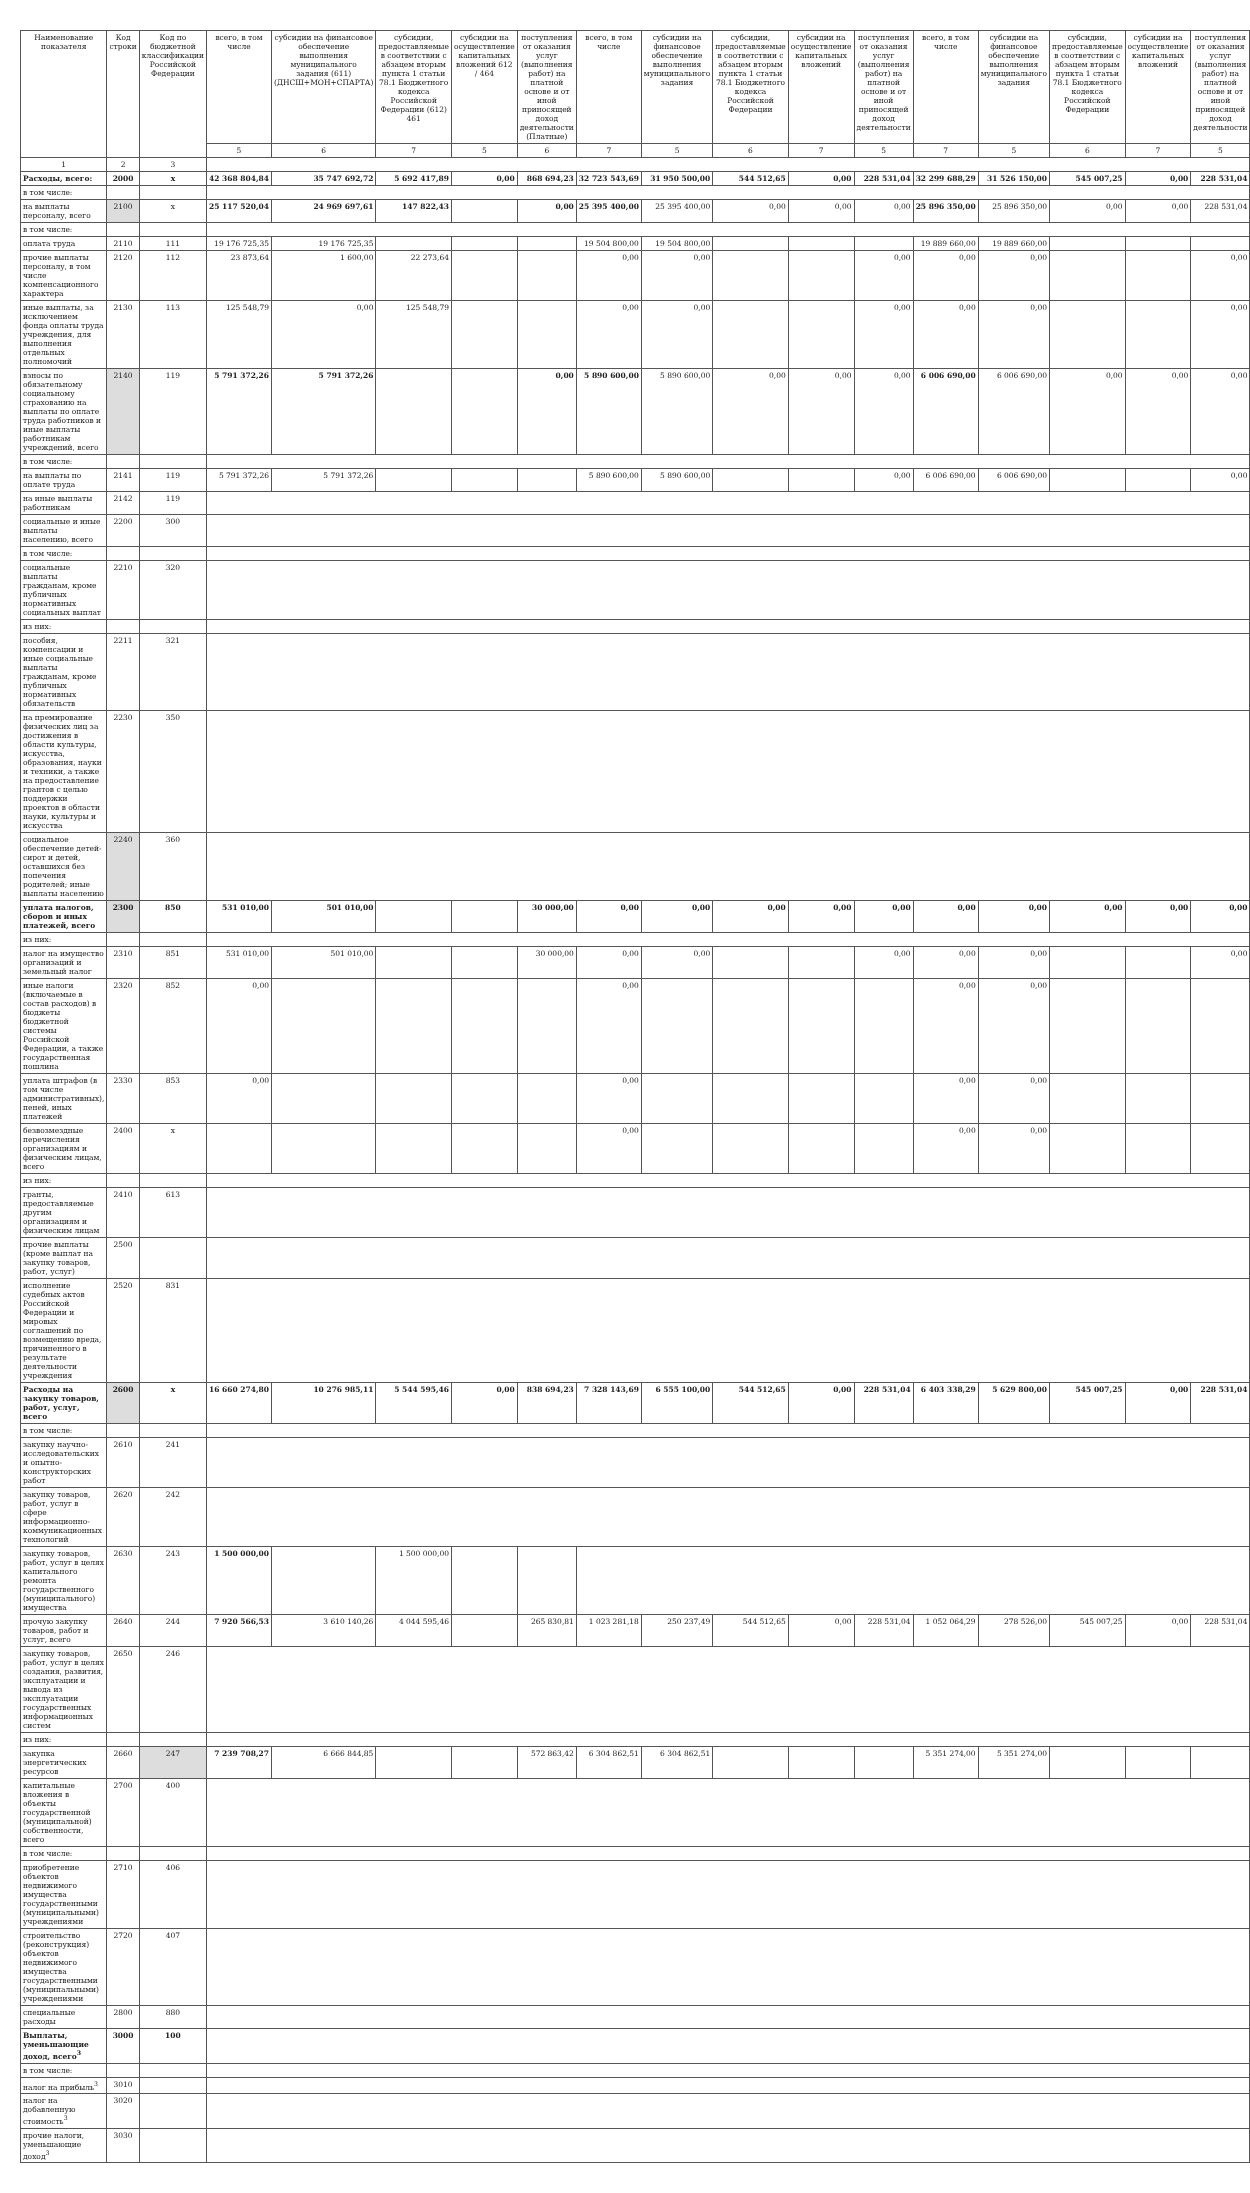| Наименование показателя | Код строки | Код по бюджетной классификации Российской Федерации | всего, в том числе | субсидии на финансовое обеспечение выполнения муниципального задания (611) (ДНСШ+МОН+СПАРТА) | субсидии, предоставляемые в соответствии с абзацем вторым пункта 1 статьи 78.1 Бюджетного кодекса Российской Федерации (612) 461 | субсидии на осуществление капитальных вложений 612 / 464 | поступления от оказания услуг (выполнения работ) на платной основе и от иной приносящей доход деятельности (Платные) | всего, в том числе | субсидии на финансовое обеспечение выполнения муниципального задания | субсидии, предоставляемые в соответствии с абзацем вторым пункта 1 статьи 78.1 Бюджетного кодекса Российской Федерации | субсидии на осуществление капитальных вложений | поступления от оказания услуг (выполнения работ) на платной основе и от иной приносящей доход деятельности | всего, в том числе | субсидии на финансовое обеспечение выполнения муниципального задания | субсидии, предоставляемые в соответствии с абзацем вторым пункта 1 статьи 78.1 Бюджетного кодекса Российской Федерации | субсидии на осуществление капитальных вложений | поступления от оказания услуг (выполнения работ) на платной основе и от иной приносящей доход деятельности |
| --- | --- | --- | --- | --- | --- | --- | --- | --- | --- | --- | --- | --- | --- | --- | --- | --- | --- |
| | | | 5 | 6 | 7 | 5 | 6 | 7 | 5 | 6 | 7 | 5 | 7 | 5 | 6 | 7 | 5 |
| 1 | 2 | 3 | | | | | | | | | | | | | | | |
| Расходы, всего: | 2000 | x | 42 368 804,84 | 35 747 692,72 | 5 692 417,89 | 0,00 | 868 694,23 | 32 723 543,69 | 31 950 500,00 | 544 512,65 | 0,00 | 228 531,04 | 32 299 688,29 | 31 526 150,00 | 545 007,25 | 0,00 | 228 531,04 |
| в том числе: | | | | | | | | | | | | | | | | | |
| на выплаты персоналу, всего | 2100 | x | 25 117 520,04 | 24 969 697,61 | 147 822,43 | | 0,00 | 25 395 400,00 | 25 395 400,00 | 0,00 | 0,00 | 0,00 | 25 896 350,00 | 25 896 350,00 | 0,00 | 0,00 | 228 531,04 |
| в том числе: | | | | | | | | | | | | | | | | | |
| оплата труда | 2110 | 111 | 19 176 725,35 | 19 176 725,35 | | | | 19 504 800,00 | 19 504 800,00 | | | | 19 889 660,00 | 19 889 660,00 | | | |
| прочие выплаты персоналу, в том числе компенсационного характера | 2120 | 112 | 23 873,64 | 1 600,00 | 22 273,64 | | | 0,00 | 0,00 | | | 0,00 | 0,00 | 0,00 | | | 0,00 |
| иные выплаты, за исключением фонда оплаты труда учреждения, для выполнения отдельных полномочий | 2130 | 113 | 125 548,79 | 0,00 | 125 548,79 | | | 0,00 | 0,00 | | | 0,00 | 0,00 | 0,00 | | | 0,00 |
| взносы по обязательному социальному страхованию на выплаты по оплате труда работников и иные выплаты работникам учреждений, всего | 2140 | 119 | 5 791 372,26 | 5 791 372,26 | | | 0,00 | 5 890 600,00 | 5 890 600,00 | 0,00 | 0,00 | 0,00 | 6 006 690,00 | 6 006 690,00 | 0,00 | 0,00 | 0,00 |
| в том числе: | | | | | | | | | | | | | | | | | |
| на выплаты по оплате труда | 2141 | 119 | 5 791 372,26 | 5 791 372,26 | | | | 5 890 600,00 | 5 890 600,00 | | | 0,00 | 6 006 690,00 | 6 006 690,00 | | | 0,00 |
| на иные выплаты работникам | 2142 | 119 | | | | | | | | | | | | | | | |
| социальные и иные выплаты населению, всего | 2200 | 300 | | | | | | | | | | | | | | | |
| в том числе: | | | | | | | | | | | | | | | | | |
| социальные выплаты гражданам, кроме публичных нормативных социальных выплат | 2210 | 320 | | | | | | | | | | | | | | | |
| из них: | | | | | | | | | | | | | | | | | |
| пособия, компенсации и иные социальные выплаты гражданам, кроме публичных нормативных обязательств | 2211 | 321 | | | | | | | | | | | | | | | |
| на премирование физических лиц за достижения в области культуры, искусства, образования, науки и техники, а также на предоставление грантов с целью поддержки проектов в области науки, культуры и искусства | 2230 | 350 | | | | | | | | | | | | | | | |
| социальное обеспечение детей-сирот и детей, оставшихся без попечения родителей; иные выплаты населению | 2240 | 360 | | | | | | | | | | | | | | | |
| уплата налогов, сборов и иных платежей, всего | 2300 | 850 | 531 010,00 | 501 010,00 | | | 30 000,00 | 0,00 | 0,00 | 0,00 | 0,00 | 0,00 | 0,00 | 0,00 | 0,00 | 0,00 | 0,00 |
| из них: | | | | | | | | | | | | | | | | | |
| налог на имущество организаций и земельный налог | 2310 | 851 | 531 010,00 | 501 010,00 | | | 30 000,00 | 0,00 | 0,00 | | | 0,00 | 0,00 | 0,00 | | | 0,00 |
| иные налоги (включаемые в состав расходов) в бюджеты бюджетной системы Российской Федерации, а также государственная пошлина | 2320 | 852 | 0,00 | | | | | 0,00 | | | | | 0,00 | 0,00 | | | |
| уплата штрафов (в том числе административных), пеней, иных платежей | 2330 | 853 | 0,00 | | | | | 0,00 | | | | | 0,00 | 0,00 | | | |
| безвозмездные перечисления организациям и физическим лицам, всего | 2400 | x | | | | | | 0,00 | | | | | 0,00 | 0,00 | | | |
| из них: | | | | | | | | | | | | | | | | | |
| гранты, предоставляемые другим организациям и физическим лицам | 2410 | 613 | | | | | | | | | | | | | | | |
| прочие выплаты (кроме выплат на закупку товаров, работ, услуг) | 2500 | | | | | | | | | | | | | | | | |
| исполнение судебных актов Российской Федерации и мировых соглашений по возмещению вреда, причиненного в результате деятельности учреждения | 2520 | 831 | | | | | | | | | | | | | | | |
| Расходы на закупку товаров, работ, услуг, всего | 2600 | x | 16 660 274,80 | 10 276 985,11 | 5 544 595,46 | 0,00 | 838 694,23 | 7 328 143,69 | 6 555 100,00 | 544 512,65 | 0,00 | 228 531,04 | 6 403 338,29 | 5 629 800,00 | 545 007,25 | 0,00 | 228 531,04 |
| в том числе: | | | | | | | | | | | | | | | | | |
| закупку научно-исследовательских и опытно-конструкторских работ | 2610 | 241 | | | | | | | | | | | | | | | |
| закупку товаров, работ, услуг в сфере информационно-коммуникационных технологий | 2620 | 242 | | | | | | | | | | | | | | | |
| закупку товаров, работ, услуг в целях капитального ремонта государственного (муниципального) имущества | 2630 | 243 | 1 500 000,00 | | 1 500 000,00 | | | | | | | | | | | | |
| прочую закупку товаров, работ и услуг, всего | 2640 | 244 | 7 920 566,53 | 3 610 140,26 | 4 044 595,46 | | 265 830,81 | 1 023 281,18 | 250 237,49 | 544 512,65 | 0,00 | 228 531,04 | 1 052 064,29 | 278 526,00 | 545 007,25 | 0,00 | 228 531,04 |
| закупку товаров, работ, услуг в целях создания, развития, эксплуатации и вывода из эксплуатации государственных информационных систем | 2650 | 246 | | | | | | | | | | | | | | | |
| из них: | | | | | | | | | | | | | | | | | |
| закупка энергетических ресурсов | 2660 | 247 | 7 239 708,27 | 6 666 844,85 | | | 572 863,42 | 6 304 862,51 | 6 304 862,51 | | | | 5 351 274,00 | 5 351 274,00 | | | |
| капитальные вложения в объекты государственной (муниципальной) собственности, всего | 2700 | 400 | | | | | | | | | | | | | | | |
| в том числе: | | | | | | | | | | | | | | | | | |
| приобретение объектов недвижимого имущества государственными (муниципальными) учреждениями | 2710 | 406 | | | | | | | | | | | | | | | |
| строительство (реконструкция) объектов недвижимого имущества государственными (муниципальными) учреждениями | 2720 | 407 | | | | | | | | | | | | | | | |
| специальные расходы | 2800 | 880 | | | | | | | | | | | | | | | |
| Выплаты, уменьшающие доход, всего<sup>3</sup> | 3000 | 100 | | | | | | | | | | | | | | | |
| в том числе: | | | | | | | | | | | | | | | | | |
| налог на прибыль<sup>3</sup> | 3010 | | | | | | | | | | | | | | | | |
| налог на добавленную стоимость<sup>3</sup> | 3020 | | | | | | | | | | | | | | | | |
| прочие налоги, уменьшающие доход<sup>3</sup> | 3030 | | | | | | | | | | | | | | | | |